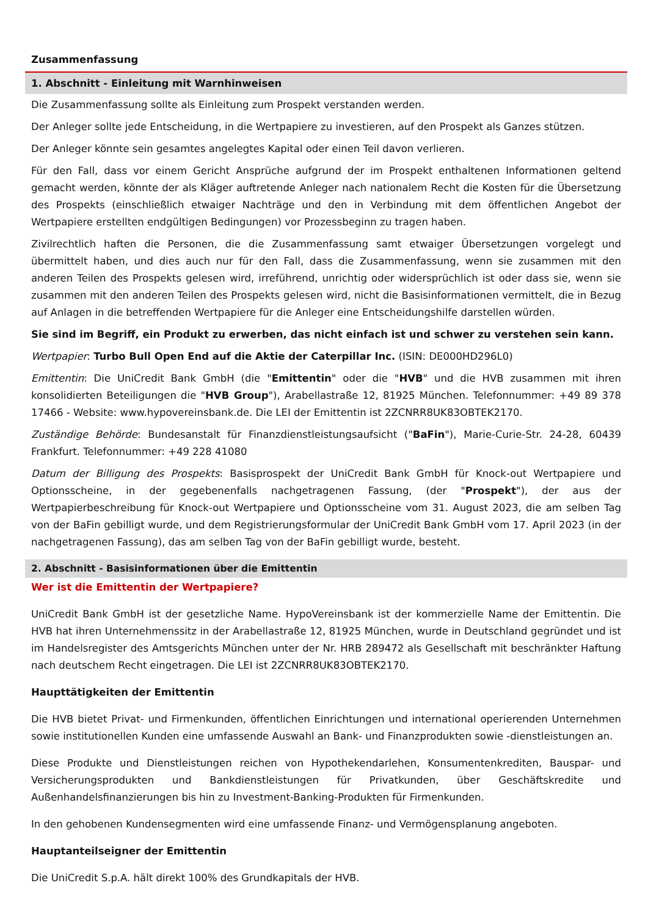Zusammenfassung
1. Abschnitt - Einleitung mit Warnhinweisen
Die Zusammenfassung sollte als Einleitung zum Prospekt verstanden werden.
Der Anleger sollte jede Entscheidung, in die Wertpapiere zu investieren, auf den Prospekt als Ganzes stützen.
Der Anleger könnte sein gesamtes angelegtes Kapital oder einen Teil davon verlieren.
Für den Fall, dass vor einem Gericht Ansprüche aufgrund der im Prospekt enthaltenen Informationen geltend gemacht werden, könnte der als Kläger auftretende Anleger nach nationalem Recht die Kosten für die Übersetzung des Prospekts (einschließlich etwaiger Nachträge und den in Verbindung mit dem öffentlichen Angebot der Wertpapiere erstellten endgültigen Bedingungen) vor Prozessbeginn zu tragen haben.
Zivilrechtlich haften die Personen, die die Zusammenfassung samt etwaiger Übersetzungen vorgelegt und übermittelt haben, und dies auch nur für den Fall, dass die Zusammenfassung, wenn sie zusammen mit den anderen Teilen des Prospekts gelesen wird, irreführend, unrichtig oder widersprüchlich ist oder dass sie, wenn sie zusammen mit den anderen Teilen des Prospekts gelesen wird, nicht die Basisinformationen vermittelt, die in Bezug auf Anlagen in die betreffenden Wertpapiere für die Anleger eine Entscheidungshilfe darstellen würden.
Sie sind im Begriff, ein Produkt zu erwerben, das nicht einfach ist und schwer zu verstehen sein kann.
Wertpapier: Turbo Bull Open End auf die Aktie der Caterpillar Inc. (ISIN: DE000HD296L0)
Emittentin: Die UniCredit Bank GmbH (die "Emittentin" oder die "HVB" und die HVB zusammen mit ihren konsolidierten Beteiligungen die "HVB Group"), Arabellastraße 12, 81925 München. Telefonnummer: +49 89 378 17466 - Website: www.hypovereinsbank.de. Die LEI der Emittentin ist 2ZCNRR8UK83OBTEK2170.
Zuständige Behörde: Bundesanstalt für Finanzdienstleistungsaufsicht ("BaFin"), Marie-Curie-Str. 24-28, 60439 Frankfurt. Telefonnummer: +49 228 41080
Datum der Billigung des Prospekts: Basisprospekt der UniCredit Bank GmbH für Knock-out Wertpapiere und Optionsscheine, in der gegebenenfalls nachgetragenen Fassung, (der "Prospekt"), der aus der Wertpapierbeschreibung für Knock-out Wertpapiere und Optionsscheine vom 31. August 2023, die am selben Tag von der BaFin gebilligt wurde, und dem Registrierungsformular der UniCredit Bank GmbH vom 17. April 2023 (in der nachgetragenen Fassung), das am selben Tag von der BaFin gebilligt wurde, besteht.
2. Abschnitt - Basisinformationen über die Emittentin
Wer ist die Emittentin der Wertpapiere?
UniCredit Bank GmbH ist der gesetzliche Name. HypoVereinsbank ist der kommerzielle Name der Emittentin. Die HVB hat ihren Unternehmenssitz in der Arabellastraße 12, 81925 München, wurde in Deutschland gegründet und ist im Handelsregister des Amtsgerichts München unter der Nr. HRB 289472 als Gesellschaft mit beschränkter Haftung nach deutschem Recht eingetragen. Die LEI ist 2ZCNRR8UK83OBTEK2170.
Haupttätigkeiten der Emittentin
Die HVB bietet Privat- und Firmenkunden, öffentlichen Einrichtungen und international operierenden Unternehmen sowie institutionellen Kunden eine umfassende Auswahl an Bank- und Finanzprodukten sowie -dienstleistungen an.
Diese Produkte und Dienstleistungen reichen von Hypothekendarlehen, Konsumentenkrediten, Bauspar- und Versicherungsprodukten und Bankdienstleistungen für Privatkunden, über Geschäftskredite und Außenhandelsfinanzierungen bis hin zu Investment-Banking-Produkten für Firmenkunden.
In den gehobenen Kundensegmenten wird eine umfassende Finanz- und Vermögensplanung angeboten.
Hauptanteilseigner der Emittentin
Die UniCredit S.p.A. hält direkt 100% des Grundkapitals der HVB.